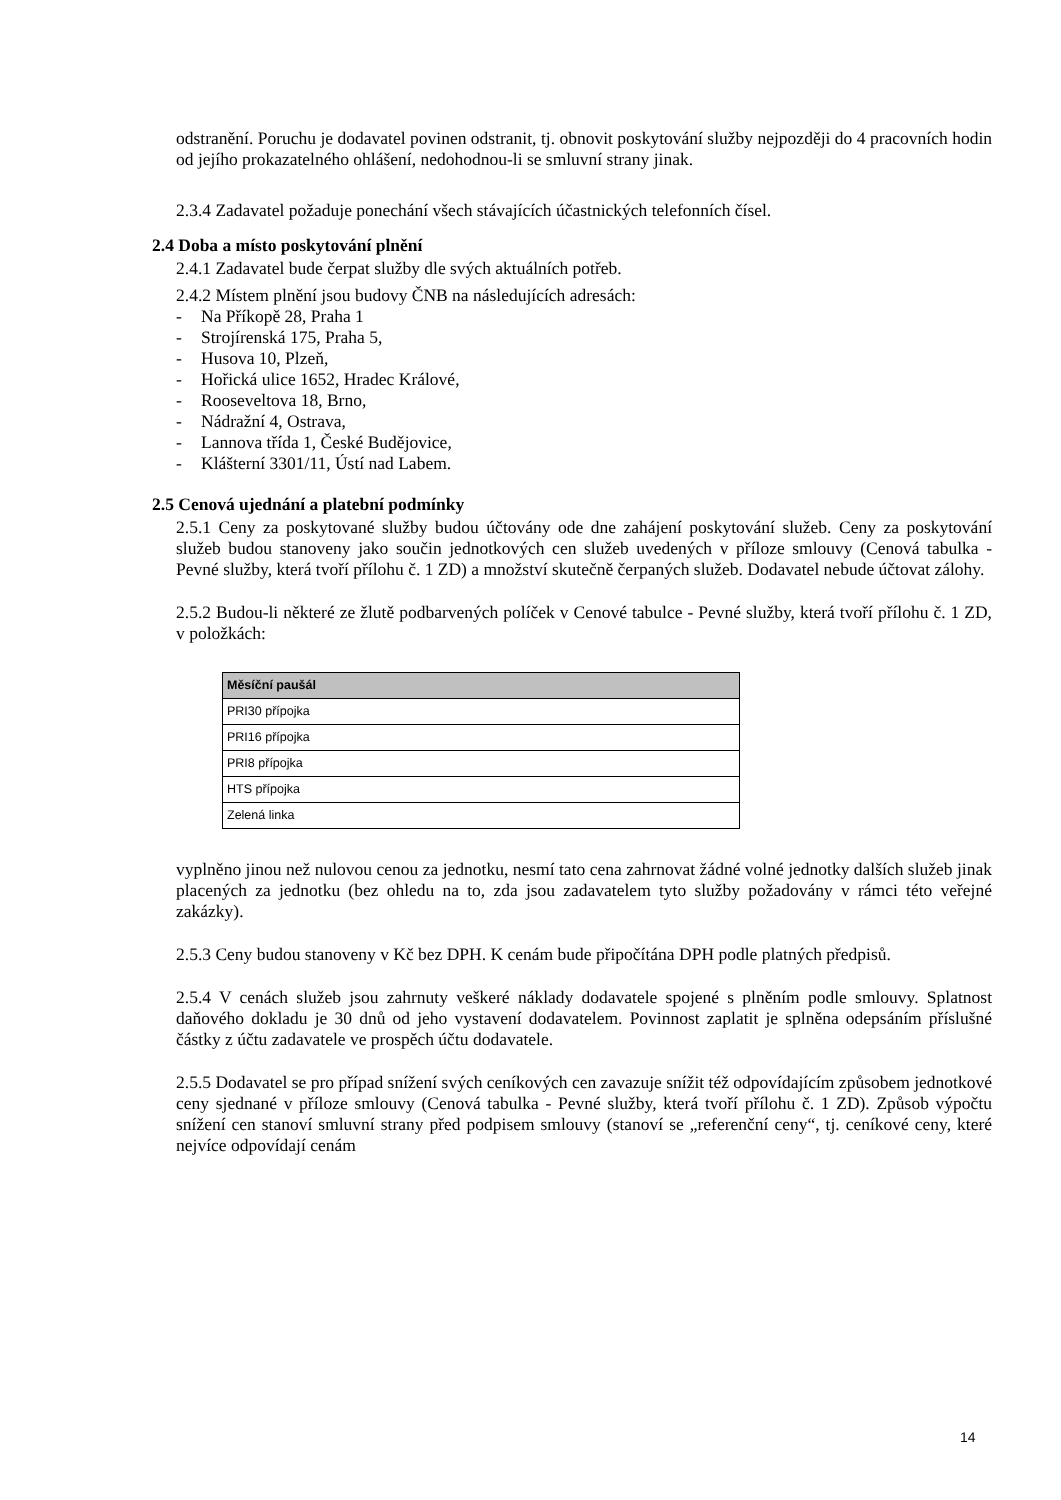odstranění. Poruchu je dodavatel povinen odstranit, tj. obnovit poskytování služby nejpozději do 4 pracovních hodin od jejího prokazatelného ohlášení, nedohodnou-li se smluvní strany jinak.
2.3.4 Zadavatel požaduje ponechání všech stávajících účastnických telefonních čísel.
2.4 Doba a místo poskytování plnění
2.4.1 Zadavatel bude čerpat služby dle svých aktuálních potřeb.
2.4.2 Místem plnění jsou budovy ČNB na následujících adresách:
- Na Příkopě 28, Praha 1
- Strojírenská 175, Praha 5,
- Husova 10, Plzeň,
- Hořická ulice 1652, Hradec Králové,
- Rooseveltova 18, Brno,
- Nádražní 4, Ostrava,
- Lannova třída 1, České Budějovice,
- Klášterní 3301/11, Ústí nad Labem.
2.5 Cenová ujednání a platební podmínky
2.5.1 Ceny za poskytované služby budou účtovány ode dne zahájení poskytování služeb. Ceny za poskytování služeb budou stanoveny jako součin jednotkových cen služeb uvedených v příloze smlouvy (Cenová tabulka - Pevné služby, která tvoří přílohu č. 1 ZD) a množství skutečně čerpaných služeb. Dodavatel nebude účtovat zálohy.
2.5.2 Budou-li některé ze žlutě podbarvených políček v Cenové tabulce - Pevné služby, která tvoří přílohu č. 1 ZD, v položkách:
| Měsíční paušál |
| --- |
| PRI30 přípojka |
| PRI16 přípojka |
| PRI8 přípojka |
| HTS přípojka |
| Zelená linka |
vyplněno jinou než nulovou cenou za jednotku, nesmí tato cena zahrnovat žádné volné jednotky dalších služeb jinak placených za jednotku (bez ohledu na to, zda jsou zadavatelem tyto služby požadovány v rámci této veřejné zakázky).
2.5.3 Ceny budou stanoveny v Kč bez DPH. K cenám bude připočítána DPH podle platných předpisů.
2.5.4 V cenách služeb jsou zahrnuty veškeré náklady dodavatele spojené s plněním podle smlouvy. Splatnost daňového dokladu je 30 dnů od jeho vystavení dodavatelem. Povinnost zaplatit je splněna odepsáním příslušné částky z účtu zadavatele ve prospěch účtu dodavatele.
2.5.5 Dodavatel se pro případ snížení svých ceníkových cen zavazuje snížit též odpovídajícím způsobem jednotkové ceny sjednané v příloze smlouvy (Cenová tabulka - Pevné služby, která tvoří přílohu č. 1 ZD). Způsob výpočtu snížení cen stanoví smluvní strany před podpisem smlouvy (stanoví se „referenční ceny“, tj. ceníkové ceny, které nejvíce odpovídají cenám
14